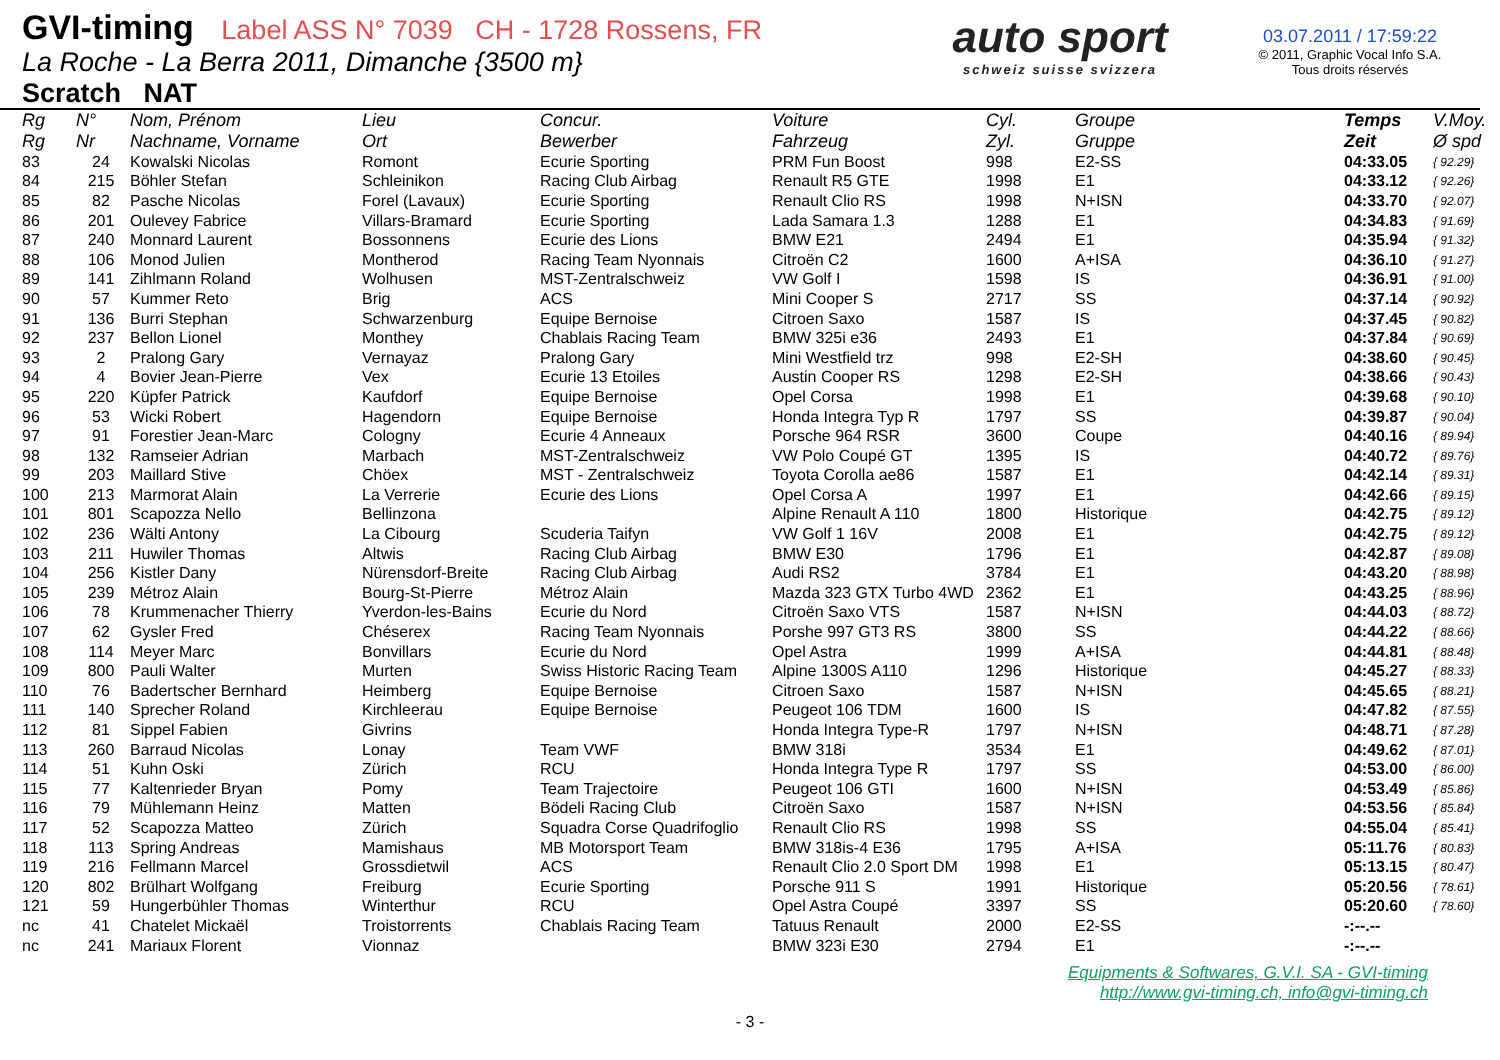GVI-timing Label ASS N° 7039 CH - 1728 Rossens, FR
La Roche - La Berra 2011, Dimanche {3500 m}
Scratch NAT
auto sport
schweiz suisse svizzera
03.07.2011 / 17:59:22
© 2011, Graphic Vocal Info S.A.
Tous droits réservés
| Rg Rg | N° Nr | Nom, Prénom Nachname, Vorname | Lieu Ort | Concur. Bewerber | Voiture Fahrzeug | Cyl. Zyl. | Groupe Gruppe | Temps Zeit | V.Moy. Ø spd |
| --- | --- | --- | --- | --- | --- | --- | --- | --- | --- |
| 83 | 24 | Kowalski Nicolas | Romont | Ecurie Sporting | PRM Fun Boost | 998 | E2-SS | 04:33.05 | { 92.29} |
| 84 | 215 | Böhler Stefan | Schleinikon | Racing Club Airbag | Renault R5 GTE | 1998 | E1 | 04:33.12 | { 92.26} |
| 85 | 82 | Pasche Nicolas | Forel (Lavaux) | Ecurie Sporting | Renault Clio RS | 1998 | N+ISN | 04:33.70 | { 92.07} |
| 86 | 201 | Oulevey Fabrice | Villars-Bramard | Ecurie Sporting | Lada Samara 1.3 | 1288 | E1 | 04:34.83 | { 91.69} |
| 87 | 240 | Monnard Laurent | Bossonnens | Ecurie des Lions | BMW E21 | 2494 | E1 | 04:35.94 | { 91.32} |
| 88 | 106 | Monod Julien | Montherod | Racing Team Nyonnais | Citroën C2 | 1600 | A+ISA | 04:36.10 | { 91.27} |
| 89 | 141 | Zihlmann Roland | Wolhusen | MST-Zentralschweiz | VW Golf I | 1598 | IS | 04:36.91 | { 91.00} |
| 90 | 57 | Kummer Reto | Brig | ACS | Mini Cooper S | 2717 | SS | 04:37.14 | { 90.92} |
| 91 | 136 | Burri Stephan | Schwarzenburg | Equipe Bernoise | Citroen Saxo | 1587 | IS | 04:37.45 | { 90.82} |
| 92 | 237 | Bellon Lionel | Monthey | Chablais Racing Team | BMW 325i e36 | 2493 | E1 | 04:37.84 | { 90.69} |
| 93 | 2 | Pralong Gary | Vernayaz | Pralong Gary | Mini Westfield trz | 998 | E2-SH | 04:38.60 | { 90.45} |
| 94 | 4 | Bovier Jean-Pierre | Vex | Ecurie 13 Etoiles | Austin Cooper RS | 1298 | E2-SH | 04:38.66 | { 90.43} |
| 95 | 220 | Küpfer Patrick | Kaufdorf | Equipe Bernoise | Opel Corsa | 1998 | E1 | 04:39.68 | { 90.10} |
| 96 | 53 | Wicki Robert | Hagendorn | Equipe Bernoise | Honda Integra Typ R | 1797 | SS | 04:39.87 | { 90.04} |
| 97 | 91 | Forestier Jean-Marc | Cologny | Ecurie 4 Anneaux | Porsche 964 RSR | 3600 | Coupe | 04:40.16 | { 89.94} |
| 98 | 132 | Ramseier Adrian | Marbach | MST-Zentralschweiz | VW Polo Coupé GT | 1395 | IS | 04:40.72 | { 89.76} |
| 99 | 203 | Maillard Stive | Chöex | MST - Zentralschweiz | Toyota Corolla ae86 | 1587 | E1 | 04:42.14 | { 89.31} |
| 100 | 213 | Marmorat Alain | La Verrerie | Ecurie des Lions | Opel Corsa A | 1997 | E1 | 04:42.66 | { 89.15} |
| 101 | 801 | Scapozza Nello | Bellinzona | | Alpine Renault A 110 | 1800 | Historique | 04:42.75 | { 89.12} |
| 102 | 236 | Wälti Antony | La Cibourg | Scuderia Taifyn | VW Golf 1 16V | 2008 | E1 | 04:42.75 | { 89.12} |
| 103 | 211 | Huwiler Thomas | Altwis | Racing Club Airbag | BMW E30 | 1796 | E1 | 04:42.87 | { 89.08} |
| 104 | 256 | Kistler Dany | Nürensdorf-Breite | Racing Club Airbag | Audi RS2 | 3784 | E1 | 04:43.20 | { 88.98} |
| 105 | 239 | Métroz Alain | Bourg-St-Pierre | Métroz Alain | Mazda 323 GTX Turbo 4WD | 2362 | E1 | 04:43.25 | { 88.96} |
| 106 | 78 | Krummenacher Thierry | Yverdon-les-Bains | Ecurie du Nord | Citroën Saxo VTS | 1587 | N+ISN | 04:44.03 | { 88.72} |
| 107 | 62 | Gysler Fred | Chéserex | Racing Team Nyonnais | Porshe 997 GT3 RS | 3800 | SS | 04:44.22 | { 88.66} |
| 108 | 114 | Meyer Marc | Bonvillars | Ecurie du Nord | Opel Astra | 1999 | A+ISA | 04:44.81 | { 88.48} |
| 109 | 800 | Pauli Walter | Murten | Swiss Historic Racing Team | Alpine 1300S A110 | 1296 | Historique | 04:45.27 | { 88.33} |
| 110 | 76 | Badertscher Bernhard | Heimberg | Equipe Bernoise | Citroen Saxo | 1587 | N+ISN | 04:45.65 | { 88.21} |
| 111 | 140 | Sprecher Roland | Kirchleerau | Equipe Bernoise | Peugeot 106 TDM | 1600 | IS | 04:47.82 | { 87.55} |
| 112 | 81 | Sippel Fabien | Givrins | | Honda Integra Type-R | 1797 | N+ISN | 04:48.71 | { 87.28} |
| 113 | 260 | Barraud Nicolas | Lonay | Team VWF | BMW 318i | 3534 | E1 | 04:49.62 | { 87.01} |
| 114 | 51 | Kuhn Oski | Zürich | RCU | Honda Integra Type R | 1797 | SS | 04:53.00 | { 86.00} |
| 115 | 77 | Kaltenrieder Bryan | Pomy | Team Trajectoire | Peugeot 106 GTI | 1600 | N+ISN | 04:53.49 | { 85.86} |
| 116 | 79 | Mühlemann Heinz | Matten | Bödeli Racing Club | Citroën Saxo | 1587 | N+ISN | 04:53.56 | { 85.84} |
| 117 | 52 | Scapozza Matteo | Zürich | Squadra Corse Quadrifoglio | Renault Clio RS | 1998 | SS | 04:55.04 | { 85.41} |
| 118 | 113 | Spring Andreas | Mamishaus | MB Motorsport Team | BMW 318is-4 E36 | 1795 | A+ISA | 05:11.76 | { 80.83} |
| 119 | 216 | Fellmann Marcel | Grossdietwil | ACS | Renault Clio 2.0 Sport DM | 1998 | E1 | 05:13.15 | { 80.47} |
| 120 | 802 | Brülhart Wolfgang | Freiburg | Ecurie Sporting | Porsche 911 S | 1991 | Historique | 05:20.56 | { 78.61} |
| 121 | 59 | Hungerbühler Thomas | Winterthur | RCU | Opel Astra Coupé | 3397 | SS | 05:20.60 | { 78.60} |
| nc | 41 | Chatelet Mickaël | Troistorrents | Chablais Racing Team | Tatuus Renault | 2000 | E2-SS | -:--.-- | |
| nc | 241 | Mariaux Florent | Vionnaz | | BMW 323i E30 | 2794 | E1 | -:--.-- | |
Equipments & Softwares, G.V.I. SA - GVI-timing
http://www.gvi-timing.ch, info@gvi-timing.ch
- 3 -